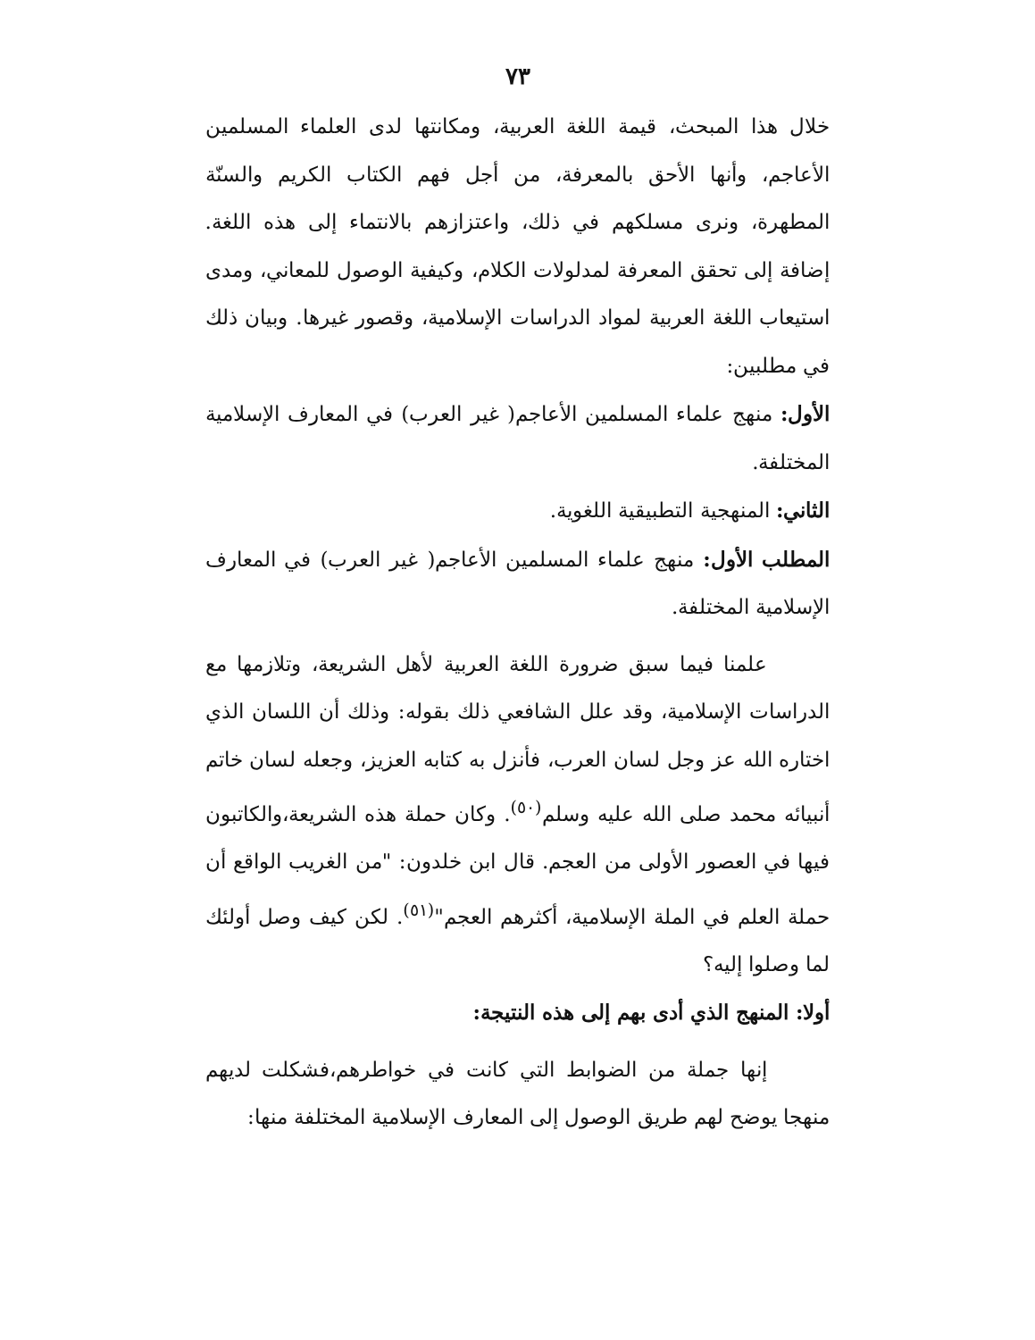٧٣
خلال هذا المبحث، قيمة اللغة العربية، ومكانتها لدى العلماء المسلمين الأعاجم، وأنها الأحق بالمعرفة، من أجل فهم الكتاب الكريم والسنّة المطهرة، ونرى مسلكهم في ذلك، واعتزازهم بالانتماء إلى هذه اللغة. إضافة إلى تحقق المعرفة لمدلولات الكلام، وكيفية الوصول للمعاني، ومدى استيعاب اللغة العربية لمواد الدراسات الإسلامية، وقصور غيرها. وبيان ذلك في مطلبين:
الأول: منهج علماء المسلمين الأعاجم( غير العرب) في المعارف الإسلامية المختلفة.
الثاني: المنهجية التطبيقية اللغوية.
المطلب الأول: منهج علماء المسلمين الأعاجم( غير العرب) في المعارف الإسلامية المختلفة.
علمنا فيما سبق ضرورة اللغة العربية لأهل الشريعة، وتلازمها مع الدراسات الإسلامية، وقد علل الشافعي ذلك بقوله: وذلك أن اللسان الذي اختاره الله عز وجل لسان العرب، فأنزل به كتابه العزيز، وجعله لسان خاتم أنبيائه محمد صلى الله عليه وسلم<sup>(٥٠)</sup>. وكان حملة هذه الشريعة،والكاتبون فيها في العصور الأولى من العجم. قال ابن خلدون: "من الغريب الواقع أن حملة العلم في الملة الإسلامية، أكثرهم العجم"<sup>(٥١)</sup>. لكن كيف وصل أولئك لما وصلوا إليه؟
أولا: المنهج الذي أدى بهم إلى هذه النتيجة:
إنها جملة من الضوابط التي كانت في خواطرهم،فشكلت لديهم منهجا يوضح لهم طريق الوصول إلى المعارف الإسلامية المختلفة منها: